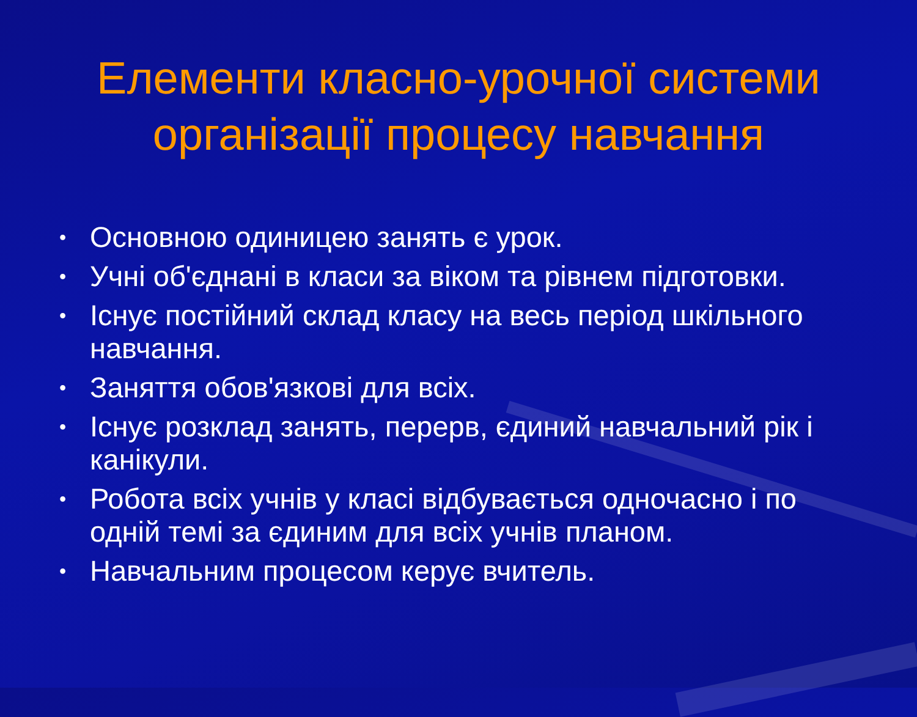Елементи класно-урочної системи
організації процесу навчання
• Основною одиницею занять є урок.
• Учні об'єднані в класи за віком та рівнем підготовки.
• Існує постійний склад класу на весь період шкільного навчання.
• Заняття обов'язкові для всіх.
• Існує розклад занять, перерв, єдиний навчальний рік і канікули.
• Робота всіх учнів у класі відбувається одночасно і по одній темі за єдиним для всіх учнів планом.
• Навчальним процесом керує вчитель.